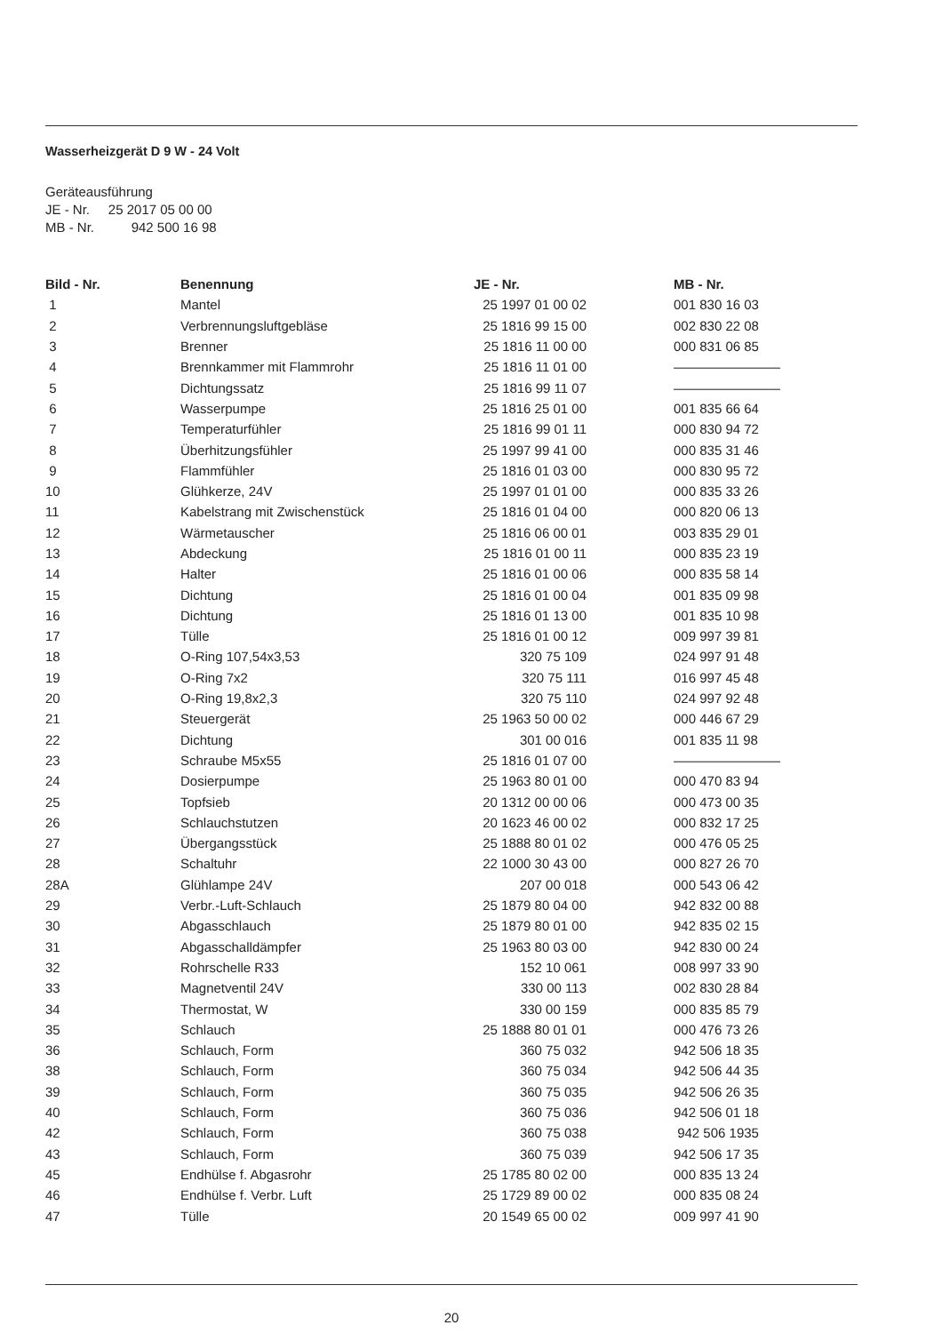Wasserheizgerät D 9 W - 24 Volt
Geräteausführung
JE - Nr. 25 2017 05 00 00
MB - Nr. 942 500 16 98
| Bild - Nr. | Benennung | JE - Nr. | MB - Nr. |
| --- | --- | --- | --- |
| 1 | Mantel | 25 1997 01 00 02 | 001 830 16 03 |
| 2 | Verbrennungsluftgebläse | 25 1816 99 15 00 | 002 830 22 08 |
| 3 | Brenner | 25 1816 11 00 00 | 000 831 06 85 |
| 4 | Brennkammer mit Flammrohr | 25 1816 11 01 00 | ———————— |
| 5 | Dichtungssatz | 25 1816 99 11 07 | ———————— |
| 6 | Wasserpumpe | 25 1816 25 01 00 | 001 835 66 64 |
| 7 | Temperaturfühler | 25 1816 99 01 11 | 000 830 94 72 |
| 8 | Überhitzungsfühler | 25 1997 99 41 00 | 000 835 31 46 |
| 9 | Flammfühler | 25 1816 01 03 00 | 000 830 95 72 |
| 10 | Glühkerze, 24V | 25 1997 01 01 00 | 000 835 33 26 |
| 11 | Kabelstrang mit Zwischenstück | 25 1816 01 04 00 | 000 820 06 13 |
| 12 | Wärmetauscher | 25 1816 06 00 01 | 003 835 29 01 |
| 13 | Abdeckung | 25 1816 01 00 11 | 000 835 23 19 |
| 14 | Halter | 25 1816 01 00 06 | 000 835 58 14 |
| 15 | Dichtung | 25 1816 01 00 04 | 001 835 09 98 |
| 16 | Dichtung | 25 1816 01 13 00 | 001 835 10 98 |
| 17 | Tülle | 25 1816 01 00 12 | 009 997 39 81 |
| 18 | O-Ring 107,54x3,53 | 320 75 109 | 024 997 91 48 |
| 19 | O-Ring 7x2 | 320 75 111 | 016 997 45 48 |
| 20 | O-Ring 19,8x2,3 | 320 75 110 | 024 997 92 48 |
| 21 | Steuergerät | 25 1963 50 00 02 | 000 446 67 29 |
| 22 | Dichtung | 301 00 016 | 001 835 11 98 |
| 23 | Schraube M5x55 | 25 1816 01 07 00 | ———————— |
| 24 | Dosierpumpe | 25 1963 80 01 00 | 000 470 83 94 |
| 25 | Topfsieb | 20 1312 00 00 06 | 000 473 00 35 |
| 26 | Schlauchstutzen | 20 1623 46 00 02 | 000 832 17 25 |
| 27 | Übergangsstück | 25 1888 80 01 02 | 000 476 05 25 |
| 28 | Schaltuhr | 22 1000 30 43 00 | 000 827 26 70 |
| 28A | Glühlampe 24V | 207 00 018 | 000 543 06 42 |
| 29 | Verbr.-Luft-Schlauch | 25 1879 80 04 00 | 942 832 00 88 |
| 30 | Abgasschlauch | 25 1879 80 01 00 | 942 835 02 15 |
| 31 | Abgasschalldämpfer | 25 1963 80 03 00 | 942 830 00 24 |
| 32 | Rohrschelle R33 | 152 10 061 | 008 997 33 90 |
| 33 | Magnetventil 24V | 330 00 113 | 002 830 28 84 |
| 34 | Thermostat, W | 330 00 159 | 000 835 85 79 |
| 35 | Schlauch | 25 1888 80 01 01 | 000 476 73 26 |
| 36 | Schlauch, Form | 360 75 032 | 942 506 18 35 |
| 38 | Schlauch, Form | 360 75 034 | 942 506 44 35 |
| 39 | Schlauch, Form | 360 75 035 | 942 506 26 35 |
| 40 | Schlauch, Form | 360 75 036 | 942 506 01 18 |
| 42 | Schlauch, Form | 360 75 038 | 942 506 1935 |
| 43 | Schlauch, Form | 360 75 039 | 942 506 17 35 |
| 45 | Endhülse f. Abgasrohr | 25 1785 80 02 00 | 000 835 13 24 |
| 46 | Endhülse f. Verbr. Luft | 25 1729 89 00 02 | 000 835 08 24 |
| 47 | Tülle | 20 1549 65 00 02 | 009 997 41 90 |
20